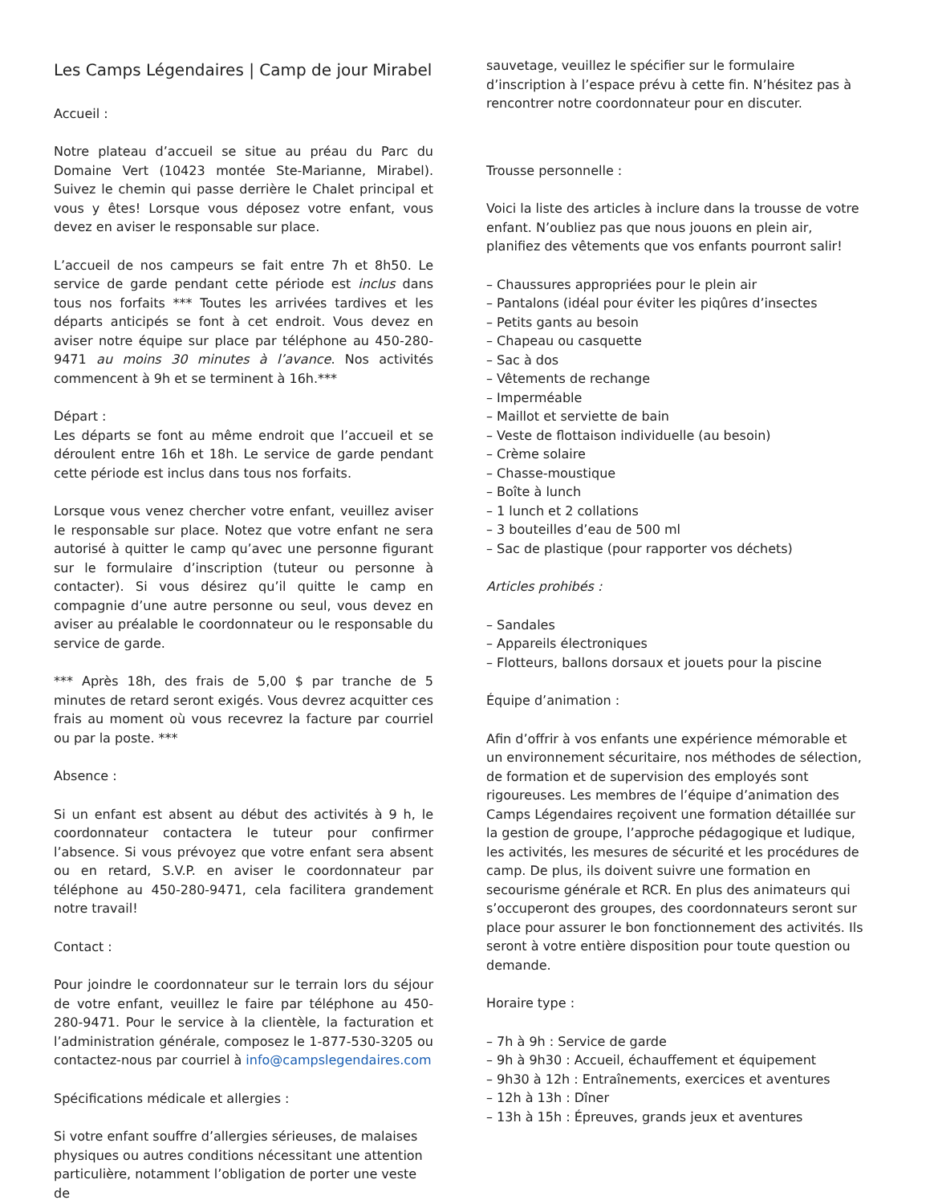Les Camps Légendaires | Camp de jour Mirabel
Accueil :
Notre plateau d’accueil se situe au préau du Parc du Domaine Vert (10423 montée Ste-Marianne, Mirabel). Suivez le chemin qui passe derrière le Chalet principal et vous y êtes! Lorsque vous déposez votre enfant, vous devez en aviser le responsable sur place.
L’accueil de nos campeurs se fait entre 7h et 8h50. Le service de garde pendant cette période est inclus dans tous nos forfaits *** Toutes les arrivées tardives et les départs anticipés se font à cet endroit. Vous devez en aviser notre équipe sur place par téléphone au 450-280-9471 au moins 30 minutes à l’avance. Nos activités commencent à 9h et se terminent à 16h.***
Départ :
Les départs se font au même endroit que l’accueil et se déroulent entre 16h et 18h. Le service de garde pendant cette période est inclus dans tous nos forfaits.
Lorsque vous venez chercher votre enfant, veuillez aviser le responsable sur place. Notez que votre enfant ne sera autorisé à quitter le camp qu’avec une personne figurant sur le formulaire d’inscription (tuteur ou personne à contacter). Si vous désirez qu’il quitte le camp en compagnie d’une autre personne ou seul, vous devez en aviser au préalable le coordonnateur ou le responsable du service de garde.
*** Après 18h, des frais de 5,00 $ par tranche de 5 minutes de retard seront exigés. Vous devrez acquitter ces frais au moment où vous recevrez la facture par courriel ou par la poste. ***
Absence :
Si un enfant est absent au début des activités à 9 h, le coordonnateur contactera le tuteur pour confirmer l’absence. Si vous prévoyez que votre enfant sera absent ou en retard, S.V.P. en aviser le coordonnateur par téléphone au 450-280-9471, cela facilitera grandement notre travail!
Contact :
Pour joindre le coordonnateur sur le terrain lors du séjour de votre enfant, veuillez le faire par téléphone au 450-280-9471. Pour le service à la clientèle, la facturation et l’administration générale, composez le 1-877-530-3205 ou contactez-nous par courriel à info@campslegendaires.com
Spécifications médicale et allergies :
Si votre enfant souffre d’allergies sérieuses, de malaises physiques ou autres conditions nécessitant une attention particulière, notamment l’obligation de porter une veste de
sauvetage, veuillez le spécifier sur le formulaire d’inscription à l’espace prévu à cette fin. N’hésitez pas à rencontrer notre coordonnateur pour en discuter.
Trousse personnelle :
Voici la liste des articles à inclure dans la trousse de votre enfant. N’oubliez pas que nous jouons en plein air, planifiez des vêtements que vos enfants pourront salir!
– Chaussures appropriées pour le plein air
– Pantalons (idéal pour éviter les piqûres d’insectes
– Petits gants au besoin
– Chapeau ou casquette
– Sac à dos
– Vêtements de rechange
– Imperméable
– Maillot et serviette de bain
– Veste de flottaison individuelle (au besoin)
– Crème solaire
– Chasse-moustique
– Boîte à lunch
– 1 lunch et 2 collations
– 3 bouteilles d’eau de 500 ml
– Sac de plastique (pour rapporter vos déchets)
Articles prohibés :
– Sandales
– Appareils électroniques
– Flotteurs, ballons dorsaux et jouets pour la piscine
Équipe d’animation :
Afin d’offrir à vos enfants une expérience mémorable et un environnement sécuritaire, nos méthodes de sélection, de formation et de supervision des employés sont rigoureuses. Les membres de l’équipe d’animation des Camps Légendaires reçoivent une formation détaillée sur la gestion de groupe, l’approche pédagogique et ludique, les activités, les mesures de sécurité et les procédures de camp. De plus, ils doivent suivre une formation en secourisme générale et RCR. En plus des animateurs qui s’occuperont des groupes, des coordonnateurs seront sur place pour assurer le bon fonctionnement des activités. Ils seront à votre entière disposition pour toute question ou demande.
Horaire type :
– 7h à 9h : Service de garde
– 9h à 9h30 : Accueil, échauffement et équipement
– 9h30 à 12h : Entraînements, exercices et aventures
– 12h à 13h : Dîner
– 13h à 15h : Épreuves, grands jeux et aventures